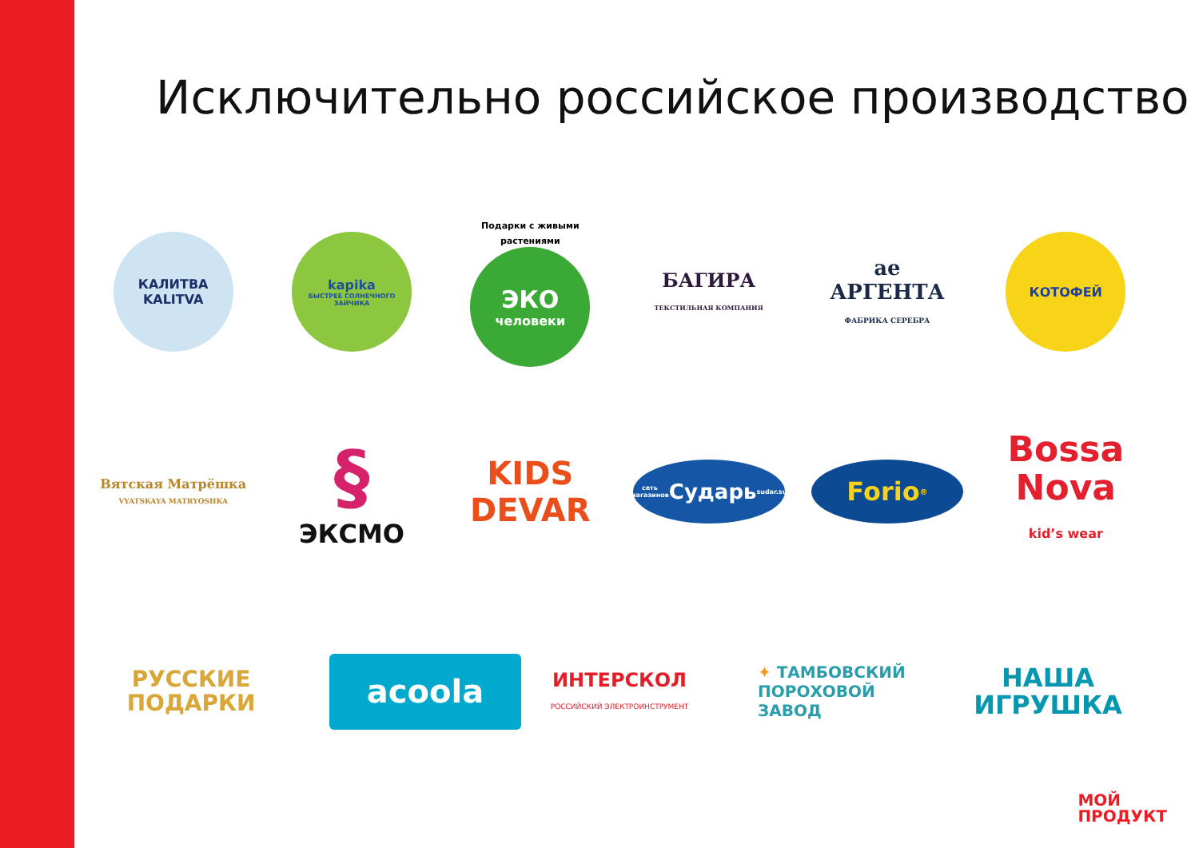Исключительно российское производство
КАЛИТВА
KALITVA
kapika
БЫСТРЕЕ СОЛНЕЧНОГО ЗАЙЧИКА
Подарки с живыми растениями
ЭКО
человеки
БАГИРА
ТЕКСТИЛЬНАЯ КОМПАНИЯ
ae
АРГЕНТА
ФАБРИКА СЕРЕБРА
КОТОФЕЙ
Вятская Матрёшка
VYATSKAYA MATRYOSHKA
§
ЭКСМО
KIDS DEVAR
сеть магазинов Сударь sudar.su
Forio<sup>®</sup>
Bossa Nova
kid’s wear
РУССКИЕ ПОДАРКИ
acoola
ИНТЕРСКОЛ
РОССИЙСКИЙ ЭЛЕКТРОИНСТРУМЕНТ
✦ ТАМБОВСКИЙ ПОРОХОВОЙ ЗАВОД
НАША
ИГРУШКА
МОЙ
ПРОДУКТ